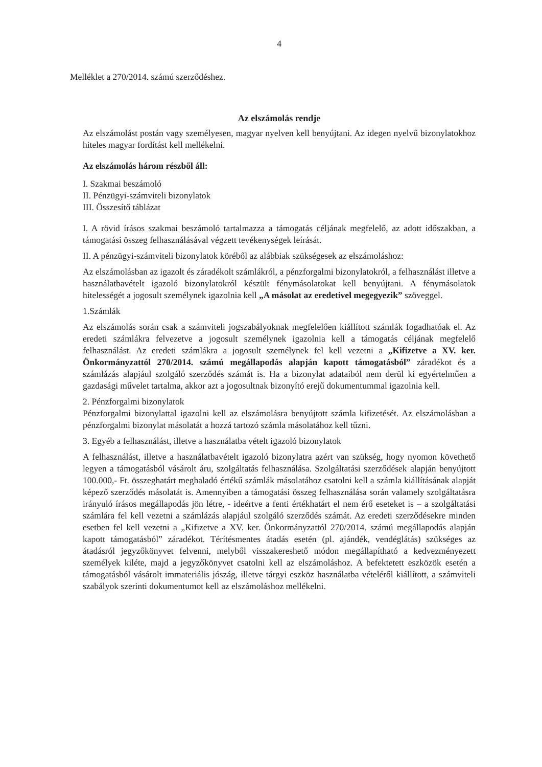4
Melléklet a 270/2014. számú szerződéshez.
Az elszámolás rendje
Az elszámolást postán vagy személyesen, magyar nyelven kell benyújtani. Az idegen nyelvű bizonylatokhoz hiteles magyar fordítást kell mellékelni.
Az elszámolás három részből áll:
I. Szakmai beszámoló
II. Pénzügyi-számviteli bizonylatok
III. Összesítő táblázat
I. A rövid írásos szakmai beszámoló tartalmazza a támogatás céljának megfelelő, az adott időszakban, a támogatási összeg felhasználásával végzett tevékenységek leírását.
II. A pénzügyi-számviteli bizonylatok köréből az alábbiak szükségesek az elszámoláshoz:
Az elszámolásban az igazolt és záradékolt számlákról, a pénzforgalmi bizonylatokról, a felhasználást illetve a használatbavételt igazoló bizonylatokról készült fénymásolatokat kell benyújtani. A fénymásolatok hitelességét a jogosult személynek igazolnia kell „A másolat az eredetivel megegyezik” szöveggel.
1.Számlák
Az elszámolás során csak a számviteli jogszabályoknak megfelelően kiállított számlák fogadhatóak el. Az eredeti számlákra felvezetve a jogosult személynek igazolnia kell a támogatás céljának megfelelő felhasználást. Az eredeti számlákra a jogosult személynek fel kell vezetni a „Kifizetve a XV. ker. Önkormányzattól 270/2014. számú megállapodás alapján kapott támogatásból” záradékot és a számlázás alapjául szolgáló szerződés számát is. Ha a bizonylat adataiból nem derül ki egyértelműen a gazdasági művelet tartalma, akkor azt a jogosultnak bizonyító erejű dokumentummal igazolnia kell.
2. Pénzforgalmi bizonylatok
Pénzforgalmi bizonylattal igazolni kell az elszámolásra benyújtott számla kifizetését. Az elszámolásban a pénzforgalmi bizonylat másolatát a hozzá tartozó számla másolatához kell tűzni.
3. Egyéb a felhasználást, illetve a használatba vételt igazoló bizonylatok
A felhasználást, illetve a használatbavételt igazoló bizonylatra azért van szükség, hogy nyomon követhető legyen a támogatásból vásárolt áru, szolgáltatás felhasználása. Szolgáltatási szerződések alapján benyújtott 100.000,- Ft. összeghatárt meghaladó értékű számlák másolatához csatolni kell a számla kiállításának alapját képező szerződés másolatát is. Amennyiben a támogatási összeg felhasználása során valamely szolgáltatásra irányuló írásos megállapodás jön létre, - ideértve a fenti értékhatárt el nem érő eseteket is – a szolgáltatási számlára fel kell vezetni a számlázás alapjául szolgáló szerződés számát. Az eredeti szerződésekre minden esetben fel kell vezetni a „Kifizetve a XV. ker. Önkormányzattól 270/2014. számú megállapodás alapján kapott támogatásból” záradékot. Térítésmentes átadás esetén (pl. ajándék, vendéglátás) szükséges az átadásról jegyzőkönyvet felvenni, melyből visszakereshető módon megállapítható a kedvezményezett személyek kiléte, majd a jegyzőkönyvet csatolni kell az elszámoláshoz. A befektetett eszközök esetén a támogatásból vásárolt immateriális jószág, illetve tárgyi eszköz használatba vételéről kiállított, a számviteli szabályok szerinti dokumentumot kell az elszámoláshoz mellékelni.